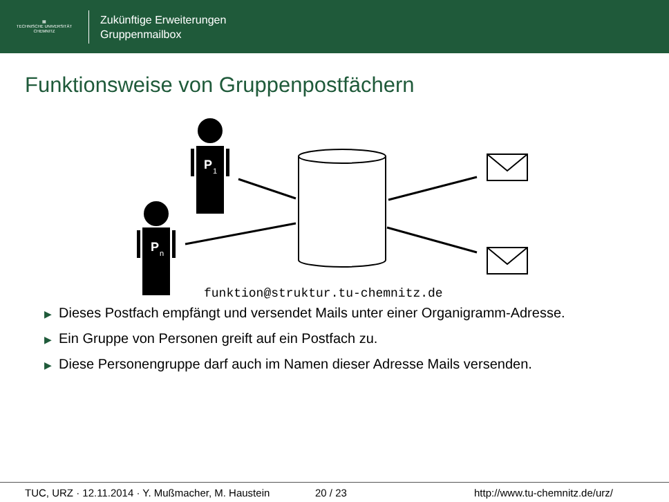▦
TECHNISCHE UNIVERSITÄT
CHEMNITZ
Zukünftige Erweiterungen
Gruppenmailbox
Funktionsweise von Gruppenpostfächern
P
1
P
n
funktion@struktur.tu-chemnitz.de
▶ Dieses Postfach empfängt und versendet Mails unter einer Organigramm-Adresse.
▶ Ein Gruppe von Personen greift auf ein Postfach zu.
▶ Diese Personengruppe darf auch im Namen dieser Adresse Mails versenden.
TUC, URZ · 12.11.2014 · Y. Mußmacher, M. Haustein
20 / 23 http://www.tu-chemnitz.de/urz/